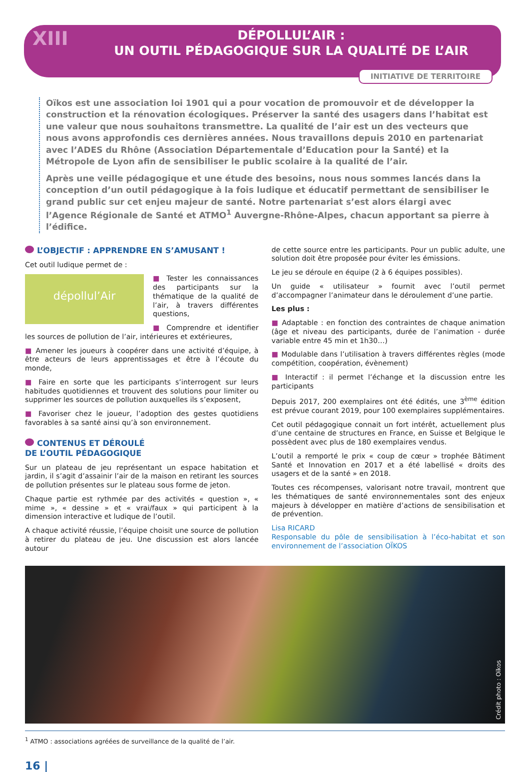XIII
DÉPOLLUL’AIR :
UN OUTIL PÉDAGOGIQUE SUR LA QUALITÉ DE L’AIR
INITIATIVE DE TERRITOIRE
Oïkos est une association loi 1901 qui a pour vocation de promouvoir et de développer la construction et la rénovation écologiques. Préserver la santé des usagers dans l’habitat est une valeur que nous souhaitons transmettre. La qualité de l’air est un des vecteurs que nous avons approfondis ces dernières années. Nous travaillons depuis 2010 en partenariat avec l’ADES du Rhône (Association Départementale d’Education pour la Santé) et la Métropole de Lyon afin de sensibiliser le public scolaire à la qualité de l’air.
Après une veille pédagogique et une étude des besoins, nous nous sommes lancés dans la conception d’un outil pédagogique à la fois ludique et éducatif permettant de sensibiliser le grand public sur cet enjeu majeur de santé. Notre partenariat s’est alors élargi avec l’Agence Régionale de Santé et ATMO<sup>1</sup> Auvergne-Rhône-Alpes, chacun apportant sa pierre à l’édifice.
L’OBJECTIF : APPRENDRE EN S’AMUSANT !
Cet outil ludique permet de :
dépollul’Air
■ Tester les connaissances des participants sur la thématique de la qualité de l’air, à travers différentes questions,
■ Comprendre et identifier les sources de pollution de l’air, intérieures et extérieures,
■ Amener les joueurs à coopérer dans une activité d’équipe, à être acteurs de leurs apprentissages et être à l’écoute du monde,
■ Faire en sorte que les participants s’interrogent sur leurs habitudes quotidiennes et trouvent des solutions pour limiter ou supprimer les sources de pollution auxquelles ils s’exposent,
■ Favoriser chez le joueur, l’adoption des gestes quotidiens favorables à sa santé ainsi qu’à son environnement.
CONTENUS ET DÉROULÉ
DE L’OUTIL PÉDAGOGIQUE
Sur un plateau de jeu représentant un espace habitation et jardin, il s’agit d’assainir l’air de la maison en retirant les sources de pollution présentes sur le plateau sous forme de jeton.
Chaque partie est rythmée par des activités « question », « mime », « dessine » et « vrai/faux » qui participent à la dimension interactive et ludique de l’outil.
A chaque activité réussie, l’équipe choisit une source de pollution à retirer du plateau de jeu. Une discussion est alors lancée autour
de cette source entre les participants. Pour un public adulte, une solution doit être proposée pour éviter les émissions.
Le jeu se déroule en équipe (2 à 6 équipes possibles).
Un guide « utilisateur » fournit avec l’outil permet d’accompagner l’animateur dans le déroulement d’une partie.
Les plus :
■ Adaptable : en fonction des contraintes de chaque animation (âge et niveau des participants, durée de l’animation - durée variable entre 45 min et 1h30…)
■ Modulable dans l’utilisation à travers différentes règles (mode compétition, coopération, évènement)
■ Interactif : il permet l’échange et la discussion entre les participants
Depuis 2017, 200 exemplaires ont été édités, une 3<sup>ème</sup> édition est prévue courant 2019, pour 100 exemplaires supplémentaires.
Cet outil pédagogique connait un fort intérêt, actuellement plus d’une centaine de structures en France, en Suisse et Belgique le possèdent avec plus de 180 exemplaires vendus.
L’outil a remporté le prix « coup de cœur » trophée Bâtiment Santé et Innovation en 2017 et a été labellisé « droits des usagers et de la santé » en 2018.
Toutes ces récompenses, valorisant notre travail, montrent que les thématiques de santé environnementales sont des enjeux majeurs à développer en matière d’actions de sensibilisation et de prévention.
Lisa RICARD
Responsable du pôle de sensibilisation à l’éco-habitat et son environnement de l’association OÏKOS
Crédit photo : Oïkos
<sup>1</sup> ATMO : associations agréées de surveillance de la qualité de l’air.
16 |